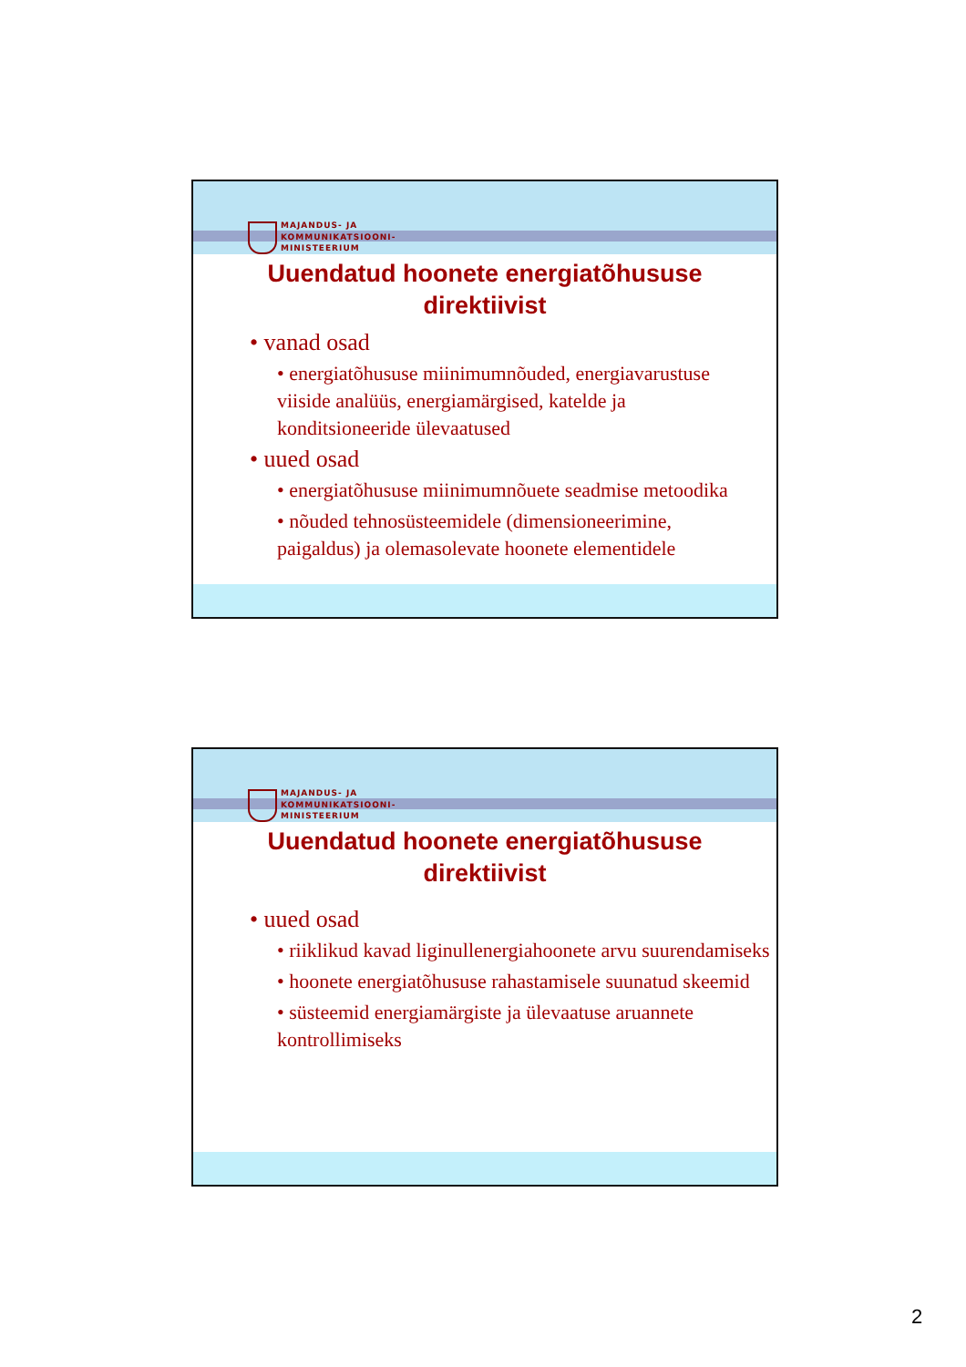MAJANDUS- JA
KOMMUNIKATSIOONI-
MINISTEERIUM
Uuendatud hoonete energiatõhususe
direktiivist
vanad osad
energiatõhususe miinimumnõuded, energiavarustuse viiside analüüs, energiamärgised, katelde ja konditsioneeride ülevaatused
uued osad
energiatõhususe miinimumnõuete seadmise metoodika
nõuded tehnosüsteemidele (dimensioneerimine, paigaldus) ja olemasolevate hoonete elementidele
MAJANDUS- JA
KOMMUNIKATSIOONI-
MINISTEERIUM
Uuendatud hoonete energiatõhususe
direktiivist
uued osad
riiklikud kavad liginullenergiahoonete arvu suurendamiseks
hoonete energiatõhususe rahastamisele suunatud skeemid
süsteemid energiamärgiste ja ülevaatuse aruannete kontrollimiseks
2